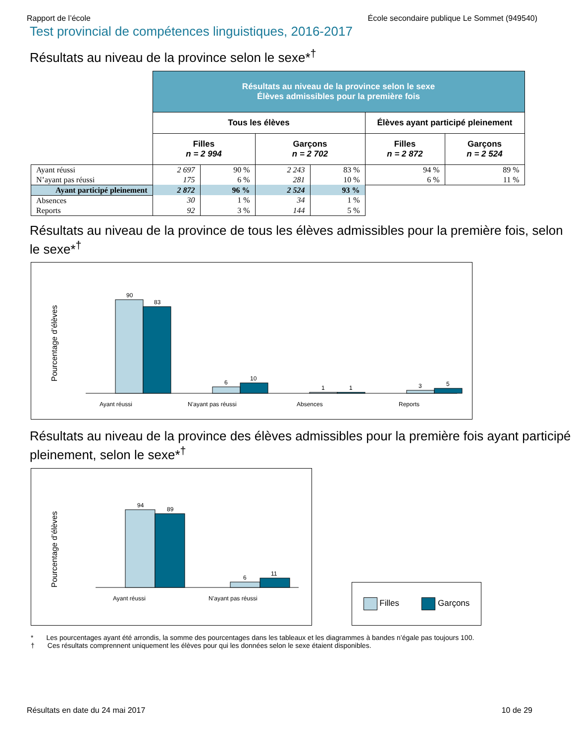Rapport de l’école École secondaire publique Le Sommet (949540)
Test provincial de compétences linguistiques, 2016-2017
Résultats au niveau de la province selon le sexe*<sup>†</sup>
| | Résultats au niveau de la province selon le sexe Élèves admissibles pour la première fois | | | | | |
| --- | --- | --- | --- | --- | --- | --- |
| | Tous les élèves | | | | Élèves ayant participé pleinement | |
| | Filles n = 2 994 | | Garçons n = 2 702 | | Filles n = 2 872 | Garçons n = 2 524 |
| Ayant réussi | 2 697 | 90 % | 2 243 | 83 % | 94 % | 89 % |
| N’ayant pas réussi | 175 | 6 % | 281 | 10 % | 6 % | 11 % |
| Ayant participé pleinement | 2 872 | 96 % | 2 524 | 93 % | | |
| Absences | 30 | 1 % | 34 | 1 % | | |
| Reports | 92 | 3 % | 144 | 5 % | | |
Résultats au niveau de la province de tous les élèves admissibles pour la première fois, selon le sexe*<sup>†</sup>
Pourcentage d’élèves
90
83
6
10
1
1
3
5
Ayant réussi
N’ayant pas réussi
Absences
Reports
Résultats au niveau de la province des élèves admissibles pour la première fois ayant participé pleinement, selon le sexe*<sup>†</sup>
Pourcentage d’élèves
94
89
6
11
Ayant réussi
N’ayant pas réussi
Filles Garçons
* Les pourcentages ayant été arrondis, la somme des pourcentages dans les tableaux et les diagrammes à bandes n’égale pas toujours 100.
† Ces résultats comprennent uniquement les élèves pour qui les données selon le sexe étaient disponibles.
Résultats en date du 24 mai 2017 10 de 29